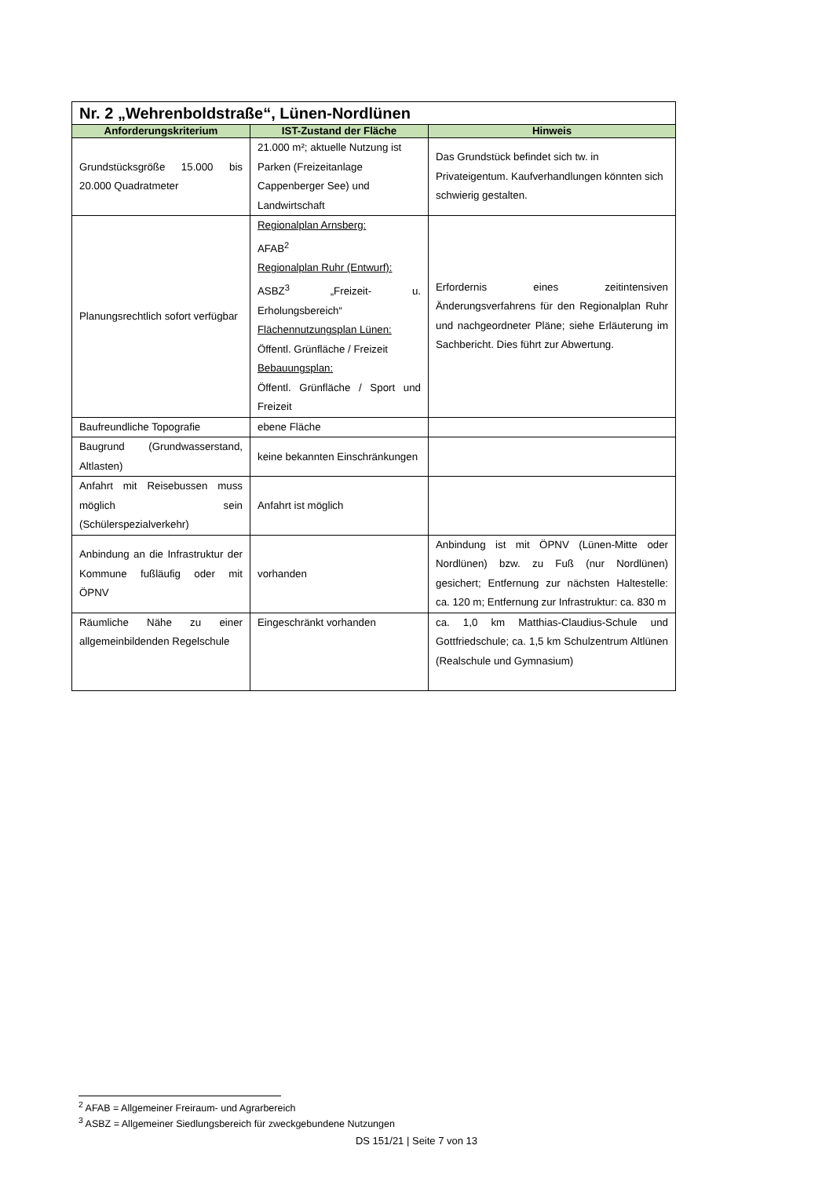| Nr. 2 „Wehrenboldstraße“, Lünen-Nordlünen | | |
| Anforderungskriterium | IST-Zustand der Fläche | Hinweis |
| Grundstücksgröße 15.000 bis 20.000 Quadratmeter | 21.000 m²; aktuelle Nutzung ist Parken (Freizeitanlage Cappenberger See) und Landwirtschaft | Das Grundstück befindet sich tw. in Privateigentum. Kaufverhandlungen könnten sich schwierig gestalten. |
| Planungsrechtlich sofort verfügbar | Regionalplan Arnsberg: AFAB<sup>2</sup> Regionalplan Ruhr (Entwurf): ASBZ<sup>3</sup> „Freizeit- u. Erholungsbereich“ Flächennutzungsplan Lünen: Öffentl. Grünfläche / Freizeit Bebauungsplan: Öffentl. Grünfläche / Sport und Freizeit | Erfordernis eines zeitintensiven Änderungsverfahrens für den Regionalplan Ruhr und nachgeordneter Pläne; siehe Erläuterung im Sachbericht. Dies führt zur Abwertung. |
| Baufreundliche Topografie | ebene Fläche | |
| Baugrund (Grundwasserstand, Altlasten) | keine bekannten Einschränkungen | |
| Anfahrt mit Reisebussen muss möglich sein (Schülerspezialverkehr) | Anfahrt ist möglich | |
| Anbindung an die Infrastruktur der Kommune fußläufig oder mit ÖPNV | vorhanden | Anbindung ist mit ÖPNV (Lünen-Mitte oder Nordlünen) bzw. zu Fuß (nur Nordlünen) gesichert; Entfernung zur nächsten Haltestelle: ca. 120 m; Entfernung zur Infrastruktur: ca. 830 m |
| Räumliche Nähe zu einer allgemeinbildenden Regelschule | Eingeschränkt vorhanden | ca. 1,0 km Matthias-Claudius-Schule und Gottfriedschule; ca. 1,5 km Schulzentrum Altlünen (Realschule und Gymnasium) |
<sup>2</sup> AFAB = Allgemeiner Freiraum- und Agrarbereich
<sup>3</sup> ASBZ = Allgemeiner Siedlungsbereich für zweckgebundene Nutzungen
DS 151/21 | Seite 7 von 13